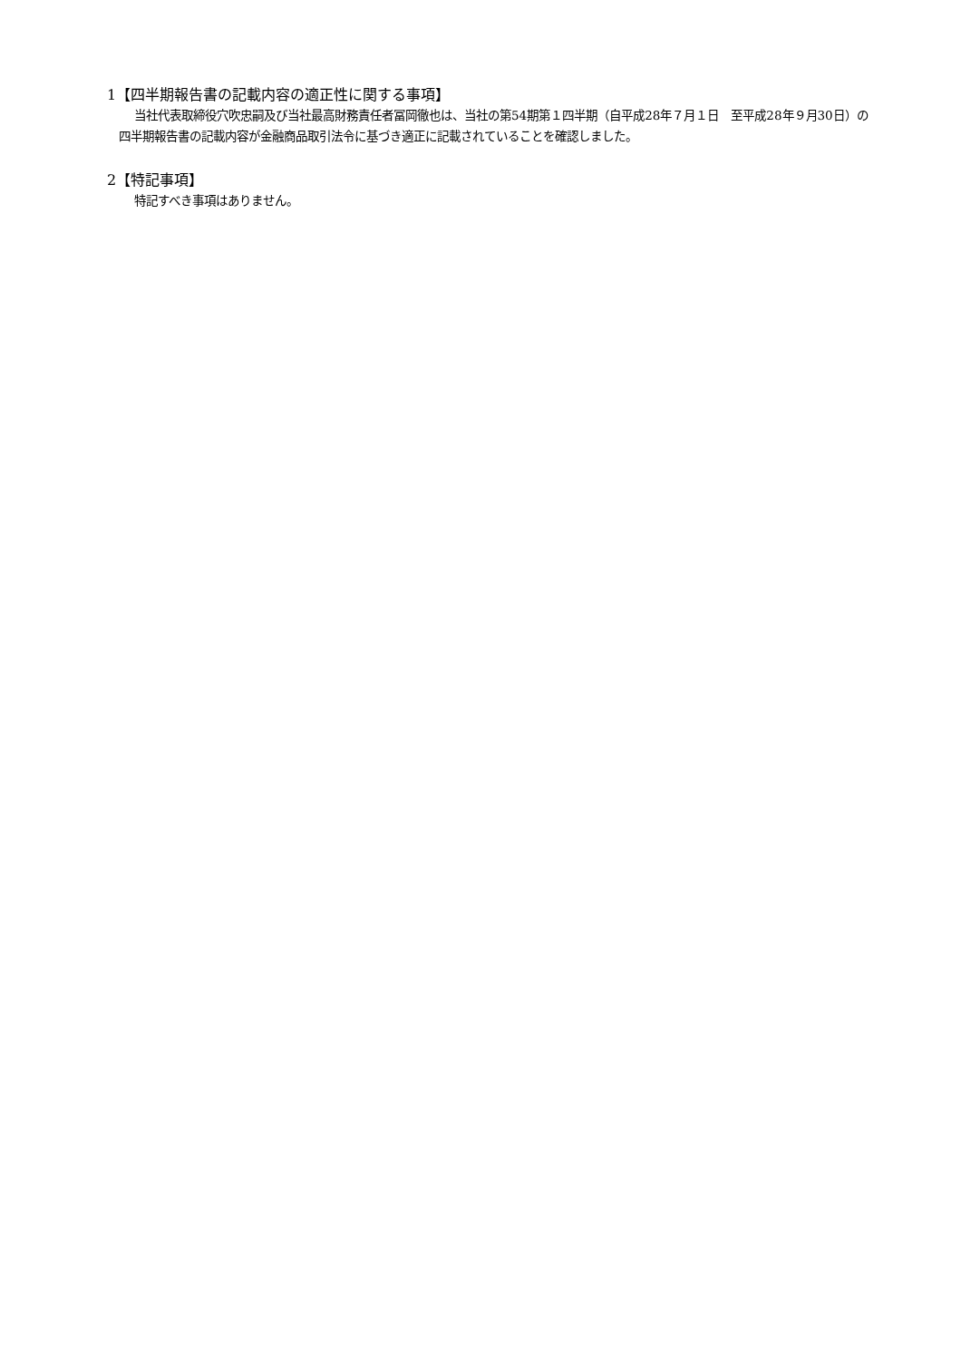1【四半期報告書の記載内容の適正性に関する事項】
当社代表取締役穴吹忠嗣及び当社最高財務責任者冨岡徹也は、当社の第54期第１四半期（自平成28年７月１日　至平成28年９月30日）の四半期報告書の記載内容が金融商品取引法令に基づき適正に記載されていることを確認しました。
2【特記事項】
特記すべき事項はありません。